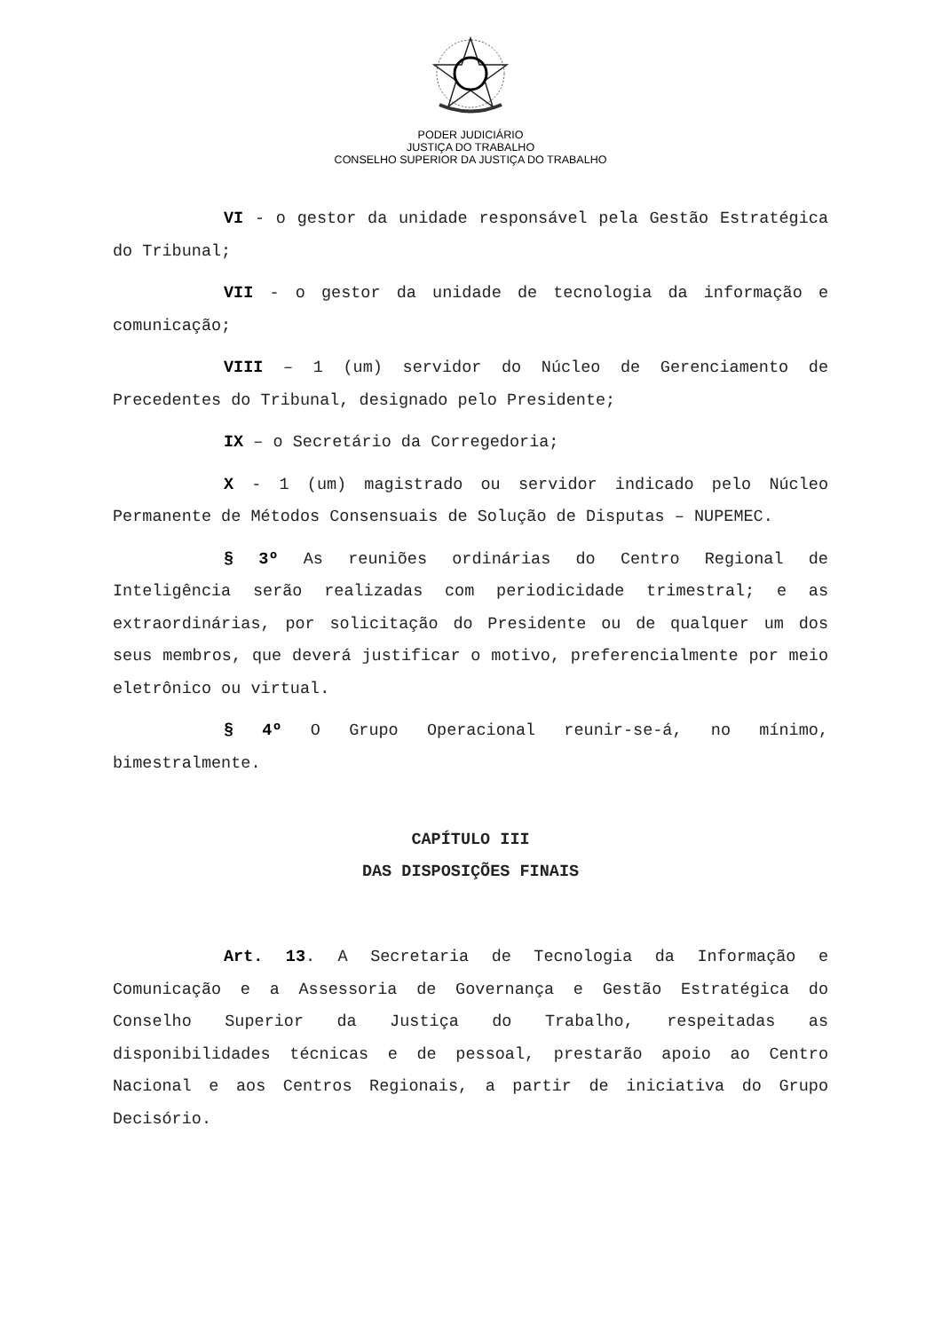PODER JUDICIÁRIO
JUSTIÇA DO TRABALHO
CONSELHO SUPERIOR DA JUSTIÇA DO TRABALHO
VI - o gestor da unidade responsável pela Gestão Estratégica do Tribunal;
VII - o gestor da unidade de tecnologia da informação e comunicação;
VIII – 1 (um) servidor do Núcleo de Gerenciamento de Precedentes do Tribunal, designado pelo Presidente;
IX – o Secretário da Corregedoria;
X - 1 (um) magistrado ou servidor indicado pelo Núcleo Permanente de Métodos Consensuais de Solução de Disputas – NUPEMEC.
§ 3º As reuniões ordinárias do Centro Regional de Inteligência serão realizadas com periodicidade trimestral; e as extraordinárias, por solicitação do Presidente ou de qualquer um dos seus membros, que deverá justificar o motivo, preferencialmente por meio eletrônico ou virtual.
§ 4º O Grupo Operacional reunir-se-á, no mínimo, bimestralmente.
CAPÍTULO III
DAS DISPOSIÇÕES FINAIS
Art. 13. A Secretaria de Tecnologia da Informação e Comunicação e a Assessoria de Governança e Gestão Estratégica do Conselho Superior da Justiça do Trabalho, respeitadas as disponibilidades técnicas e de pessoal, prestarão apoio ao Centro Nacional e aos Centros Regionais, a partir de iniciativa do Grupo Decisório.